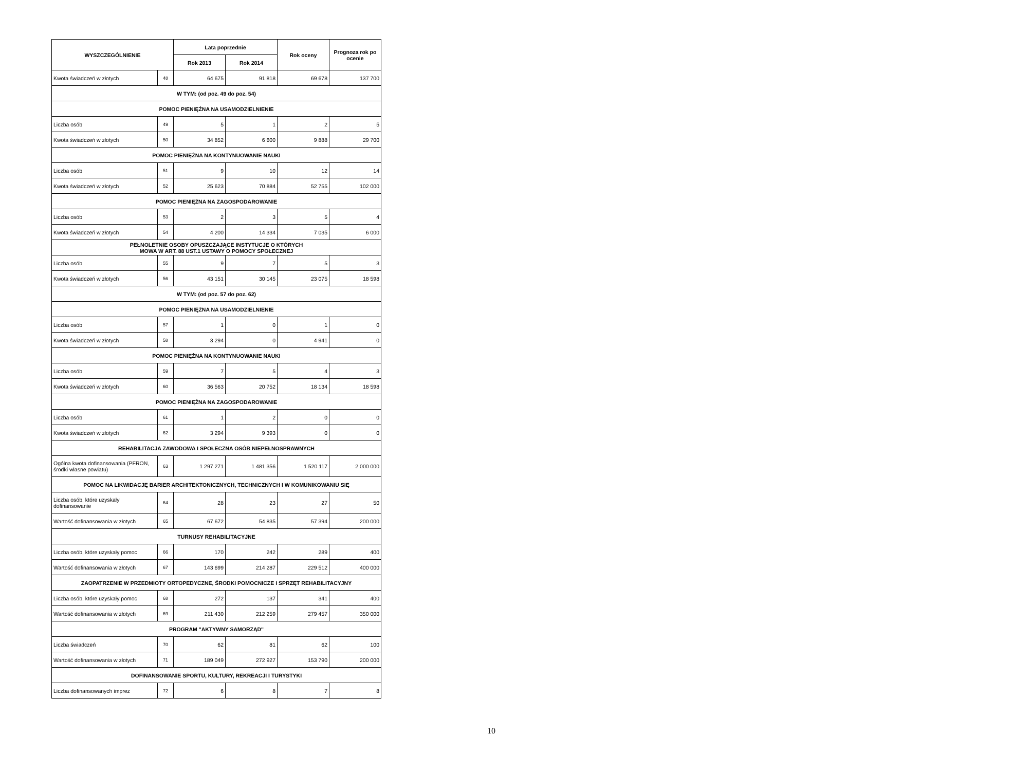| WYSZCZEGÓLNIENIE | | Lata poprzednie | | Rok oceny | Prognoza rok po ocenie |
| --- | --- | --- | --- | --- | --- |
| | | Rok 2013 | Rok 2014 | | |
| Kwota świadczeń w złotych | 48 | 64 675 | 91 818 | 69 678 | 137 700 |
| W TYM: (od poz. 49 do poz. 54) | | | | | |
| POMOC PIENIĘŻNA NA USAMODZIELNIENIE | | | | | |
| Liczba osób | 49 | 5 | 1 | 2 | 5 |
| Kwota świadczeń w złotych | 50 | 34 852 | 6 600 | 9 888 | 29 700 |
| POMOC PIENIĘŻNA NA KONTYNUOWANIE NAUKI | | | | | |
| Liczba osób | 51 | 9 | 10 | 12 | 14 |
| Kwota świadczeń w złotych | 52 | 25 623 | 70 884 | 52 755 | 102 000 |
| POMOC PIENIĘŻNA NA ZAGOSPODAROWANIE | | | | | |
| Liczba osób | 53 | 2 | 3 | 5 | 4 |
| Kwota świadczeń w złotych | 54 | 4 200 | 14 334 | 7 035 | 6 000 |
| PEŁNOLETNIE OSOBY OPUSZCZAJĄCE INSTYTUCJE O KTÓRYCH MOWA W ART. 88 UST.1 USTAWY O POMOCY SPOŁECZNEJ | | | | | |
| Liczba osób | 55 | 9 | 7 | 5 | 3 |
| Kwota świadczeń w złotych | 56 | 43 151 | 30 145 | 23 075 | 18 598 |
| W TYM: (od poz. 57 do poz. 62) | | | | | |
| POMOC PIENIĘŻNA NA USAMODZIELNIENIE | | | | | |
| Liczba osób | 57 | 1 | 0 | 1 | 0 |
| Kwota świadczeń w złotych | 58 | 3 294 | 0 | 4 941 | 0 |
| POMOC PIENIĘŻNA NA KONTYNUOWANIE NAUKI | | | | | |
| Liczba osób | 59 | 7 | 5 | 4 | 3 |
| Kwota świadczeń w złotych | 60 | 36 563 | 20 752 | 18 134 | 18 598 |
| POMOC PIENIĘŻNA NA ZAGOSPODAROWANIE | | | | | |
| Liczba osób | 61 | 1 | 2 | 0 | 0 |
| Kwota świadczeń w złotych | 62 | 3 294 | 9 393 | 0 | 0 |
| REHABILITACJA ZAWODOWA I SPOŁECZNA OSÓB NIEPEŁNOSPRAWNYCH | | | | | |
| Ogólna kwota dofinansowania (PFRON, środki własne powiatu) | 63 | 1 297 271 | 1 481 356 | 1 520 117 | 2 000 000 |
| POMOC NA LIKWIDACJĘ BARIER ARCHITEKTONICZNYCH, TECHNICZNYCH I W KOMUNIKOWANIU SIĘ | | | | | |
| Liczba osób, które uzyskały dofinansowanie | 64 | 28 | 23 | 27 | 50 |
| Wartość dofinansowania w złotych | 65 | 67 672 | 54 835 | 57 394 | 200 000 |
| TURNUSY REHABILITACYJNE | | | | | |
| Liczba osób, które uzyskały pomoc | 66 | 170 | 242 | 289 | 400 |
| Wartość dofinansowania w złotych | 67 | 143 699 | 214 287 | 229 512 | 400 000 |
| ZAOPATRZENIE W PRZEDMIOTY ORTOPEDYCZNE, ŚRODKI POMOCNICZE I SPRZĘT REHABILITACYJNY | | | | | |
| Liczba osób, które uzyskały pomoc | 68 | 272 | 137 | 341 | 400 |
| Wartość dofinansowania w złotych | 69 | 211 430 | 212 259 | 279 457 | 350 000 |
| PROGRAM "AKTYWNY SAMORZĄD" | | | | | |
| Liczba świadczeń | 70 | 62 | 81 | 62 | 100 |
| Wartość dofinansowania w złotych | 71 | 189 049 | 272 927 | 153 790 | 200 000 |
| DOFINANSOWANIE SPORTU, KULTURY, REKREACJI I TURYSTYKI | | | | | |
| Liczba dofinansowanych imprez | 72 | 6 | 8 | 7 | 8 |
10